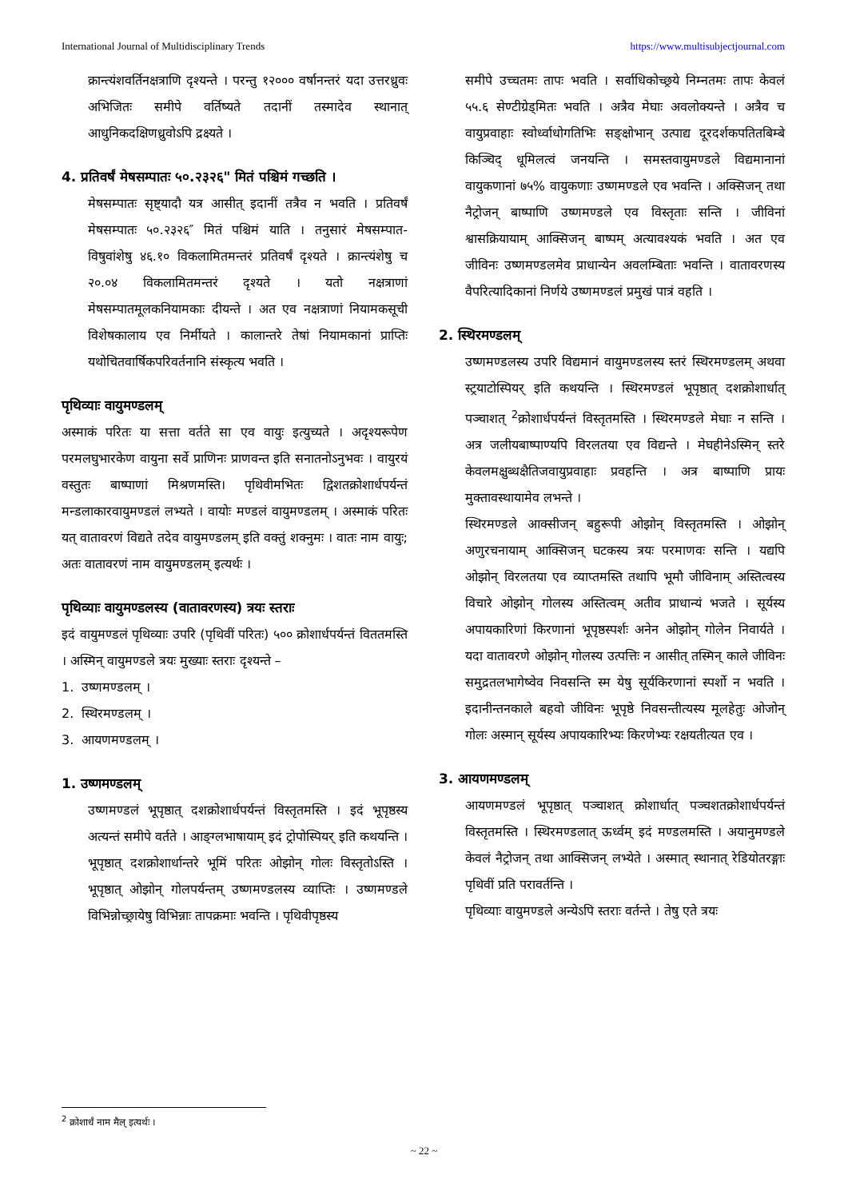International Journal of Multidisciplinary Trends https://www.multisubjectjournal.com
क्रान्त्यंशवर्तिनक्षत्राणि दृश्यन्ते । परन्तु १२००० वर्षानन्तरं यदा उत्तरध्रुवः अभिजितः समीपे वर्तिष्यते तदानीं तस्मादेव स्थानात् आधुनिकदक्षिणध्रुवोऽपि द्रक्ष्यते ।
4. प्रतिवर्षं मेषसम्पातः ५०.२३२६" मितं पश्चिमं गच्छति ।
मेषसम्पातः सृष्ट्यादौ यत्र आसीत् इदानीं तत्रैव न भवति । प्रतिवर्षं मेषसम्पातः ५०.२३२६″ मितं पश्चिमं याति । तनुसारं मेषसम्पात-विषुवांशेषु ४६.१० विकलामितमन्तरं प्रतिवर्षं दृश्यते । क्रान्त्यंशेषु च २०.०४ विकलामितमन्तरं दृश्यते । यतो नक्षत्राणां मेषसम्पातमूलकनियामकाः दीयन्ते । अत एव नक्षत्राणां नियामकसूची विशेषकालाय एव निर्मीयते । कालान्तरे तेषां नियामकानां प्राप्तिः यथोचितवार्षिकपरिवर्तनानि संस्कृत्य भवति ।
पृथिव्याः वायुमण्डलम्
अस्माकं परितः या सत्ता वर्तते सा एव वायुः इत्युच्यते । अदृश्यरूपेण परमलघुभारकेण वायुना सर्वे प्राणिनः प्राणवन्त इति सनातनोऽनुभवः । वायुरयं वस्तुतः बाष्पाणां मिश्रणमस्ति। पृथिवीमभितः द्विशतक्रोशार्धपर्यन्तं मन्डलाकारवायुमण्डलं लभ्यते । वायोः मण्डलं वायुमण्डलम् । अस्माकं परितः यत् वातावरणं विद्यते तदेव वायुमण्डलम् इति वक्तुं शक्नुमः । वातः नाम वायुः; अतः वातावरणं नाम वायुमण्डलम् इत्यर्थः ।
पृथिव्याः वायुमण्डलस्य (वातावरणस्य) त्रयः स्तराः
इदं वायुमण्डलं पृथिव्याः उपरि (पृथिवीं परितः) ५०० क्रोशार्धपर्यन्तं विततमस्ति । अस्मिन् वायुमण्डले त्रयः मुख्याः स्तराः दृश्यन्ते –
1. उष्णमण्डलम् ।
2. स्थिरमण्डलम् ।
3. आयणमण्डलम् ।
1. उष्णमण्डलम्
उष्णमण्डलं भूपृष्ठात् दशक्रोशार्धपर्यन्तं विस्तृतमस्ति । इदं भूपृष्ठस्य अत्यन्तं समीपे वर्तते । आङ्ग्लभाषायाम् इदं ट्रोपोस्पियर् इति कथयन्ति । भूपृष्ठात् दशक्रोशार्धान्तरे भूमिं परितः ओझोन् गोलः विस्तृतोऽस्ति । भूपृष्ठात् ओझोन् गोलपर्यन्तम् उष्णमण्डलस्य व्याप्तिः । उष्णमण्डले विभिन्नोच्छ्रायेषु विभिन्नाः तापक्रमाः भवन्ति । पृथिवीपृष्ठस्य
समीपे उच्चतमः तापः भवति । सर्वाधिकोच्छ्रये निम्नतमः तापः केवलं ५५.६ सेण्टीग्रेड्मितः भवति । अत्रैव मेघाः अवलोक्यन्ते । अत्रैव च वायुप्रवाहाः स्वोर्ध्वाधोगतिभिः सङ्क्षोभान् उत्पाद्य दूरदर्शकपतितबिम्बे किञ्चिद् धूमिलत्वं जनयन्ति । समस्तवायुमण्डले विद्यमानानां वायुकणानां ७५% वायुकणाः उष्णमण्डले एव भवन्ति । अक्सिजन् तथा नैट्रोजन् बाष्पाणि उष्णमण्डले एव विस्तृताः सन्ति । जीविनां श्वासक्रियायाम् आक्सिजन् बाष्पम् अत्यावश्यकं भवति । अत एव जीविनः उष्णमण्डलमेव प्राधान्येन अवलम्बिताः भवन्ति । वातावरणस्य वैपरित्यादिकानां निर्णये उष्णमण्डलं प्रमुखं पात्रं वहति ।
2. स्थिरमण्डलम्
उष्णमण्डलस्य उपरि विद्यमानं वायुमण्डलस्य स्तरं स्थिरमण्डलम् अथवा स्ट्रयाटोस्पियर् इति कथयन्ति । स्थिरमण्डलं भूपृष्ठात् दशक्रोशार्धात् पञ्चाशत् <sup>2</sup>क्रोशार्धपर्यन्तं विस्तृतमस्ति । स्थिरमण्डले मेघाः न सन्ति । अत्र जलीयबाष्पाण्यपि विरलतया एव विद्यन्ते । मेघहीनेऽस्मिन् स्तरे केवलमक्षुब्धक्षैतिजवायुप्रवाहाः प्रवहन्ति । अत्र बाष्पाणि प्रायः मुक्तावस्थायामेव लभन्ते ।
स्थिरमण्डले आक्सीजन् बहुरूपी ओझोन् विस्तृतमस्ति । ओझोन् अणुरचनायाम् आक्सिजन् घटकस्य त्रयः परमाणवः सन्ति । यद्यपि ओझोन् विरलतया एव व्याप्तमस्ति तथापि भूमौ जीविनाम् अस्तित्वस्य विचारे ओझोन् गोलस्य अस्तित्वम् अतीव प्राधान्यं भजते । सूर्यस्य अपायकारिणां किरणानां भूपृष्ठस्पर्शः अनेन ओझोन् गोलेन निवार्यते । यदा वातावरणे ओझोन् गोलस्य उत्पत्तिः न आसीत् तस्मिन् काले जीविनः समुद्रतलभागेष्वेव निवसन्ति स्म येषु सूर्यकिरणानां स्पर्शो न भवति । इदानीन्तनकाले बहवो जीविनः भूपृष्ठे निवसन्तीत्यस्य मूलहेतुः ओजोन् गोलः अस्मान् सूर्यस्य अपायकारिभ्यः किरणेभ्यः रक्षयतीत्यत एव ।
3. आयणमण्डलम्
आयणमण्डलं भूपृष्ठात् पञ्चाशत् क्रोशार्धात् पञ्चशतक्रोशार्धपर्यन्तं विस्तृतमस्ति । स्थिरमण्डलात् ऊर्ध्वम् इदं मण्डलमस्ति । अयानुमण्डले केवलं नैट्रोजन् तथा आक्सिजन् लभ्येते । अस्मात् स्थानात् रेडियोतरङ्गाः पृथिवीं प्रति परावर्तन्ति ।
पृथिव्याः वायुमण्डले अन्येऽपि स्तराः वर्तन्ते । तेषु एते त्रयः
<sup>2</sup> क्रोशार्धं नाम मैल् इत्यर्थः ।
~ 22 ~